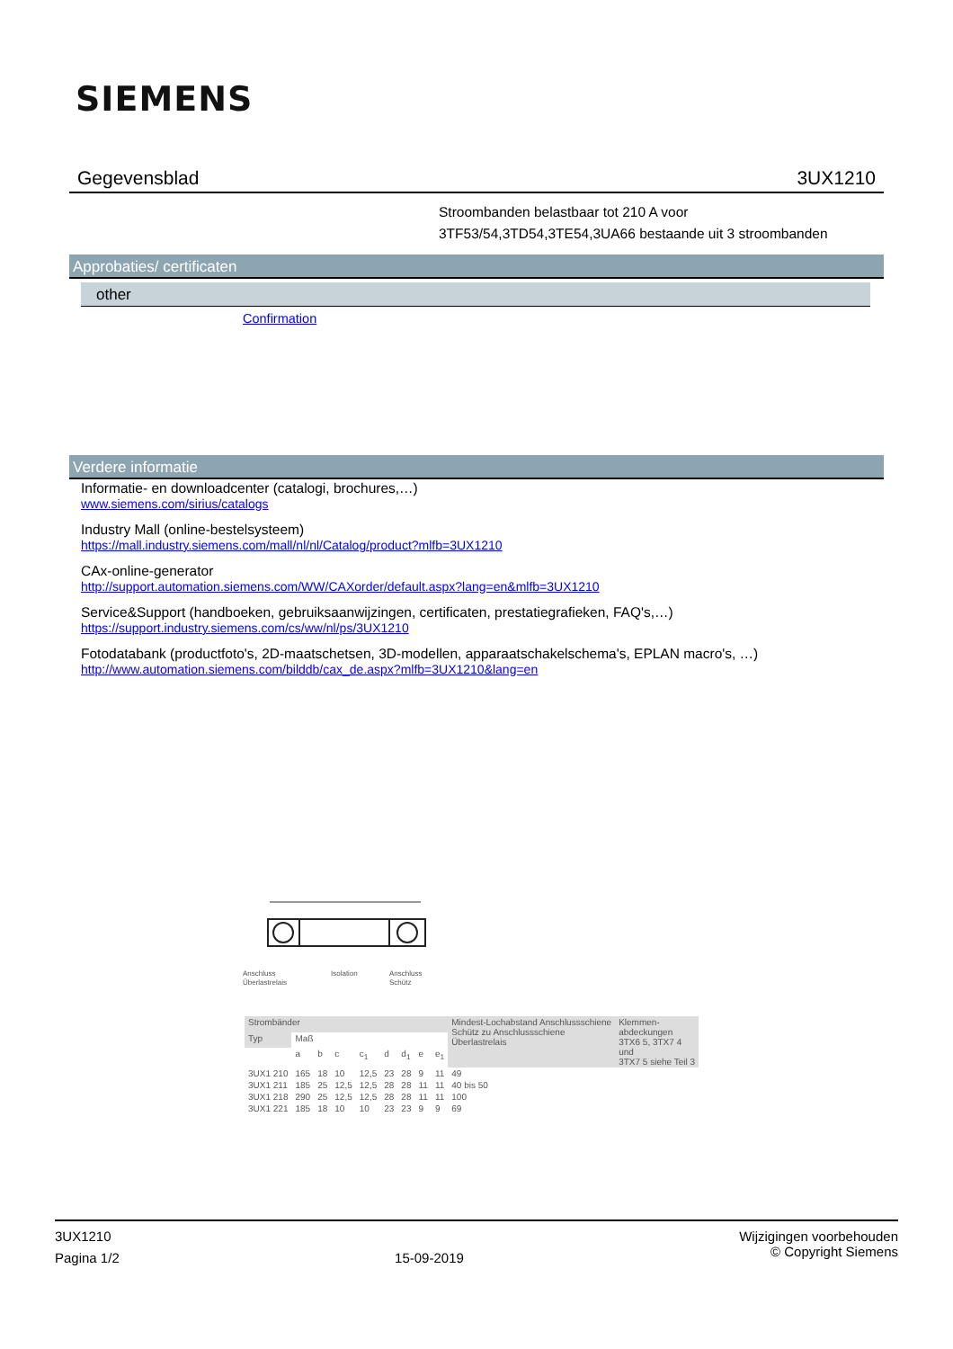SIEMENS
Gegevensblad 3UX1210
Stroombanden belastbaar tot 210 A voor
3TF53/54,3TD54,3TE54,3UA66 bestaande uit 3 stroombanden
Approbaties/ certificaten
other
Confirmation
Verdere informatie
Informatie- en downloadcenter (catalogi, brochures,…)
www.siemens.com/sirius/catalogs
Industry Mall (online-bestelsysteem)
https://mall.industry.siemens.com/mall/nl/nl/Catalog/product?mlfb=3UX1210
CAx-online-generator
http://support.automation.siemens.com/WW/CAXorder/default.aspx?lang=en&mlfb=3UX1210
Service&Support (handboeken, gebruiksaanwijzingen, certificaten, prestatiegrafieken, FAQ's,…)
https://support.industry.siemens.com/cs/ww/nl/ps/3UX1210
Fotodatabank (productfoto's, 2D-maatschetsen, 3D-modellen, apparaatschakelschema's, EPLAN macro's, …)
http://www.automation.siemens.com/bilddb/cax_de.aspx?mlfb=3UX1210&lang=en
Anschluss
Überlastrelais
Isolation
Anschluss
Schütz
| Strombänder | | | | | | | | | Mindest-Lochabstand Anschlussschiene Schütz zu Anschlussschiene Überlastrelais | Klemmen- abdeckungen 3TX6 5, 3TX7 4 und 3TX7 5 siehe Teil 3 |
| --- | --- | --- | --- | --- | --- | --- | --- | --- | --- | --- |
| Typ | Maß | | | | | | | | | |
| | a | b | c | c<sub>1</sub> | d | d<sub>1</sub> | e | e<sub>1</sub> | | |
| 3UX1 210 | 165 | 18 | 10 | 12,5 | 23 | 28 | 9 | 11 | 49 | |
| 3UX1 211 | 185 | 25 | 12,5 | 12,5 | 28 | 28 | 11 | 11 | 40 bis 50 | |
| 3UX1 218 | 290 | 25 | 12,5 | 12,5 | 28 | 28 | 11 | 11 | 100 | |
| 3UX1 221 | 185 | 18 | 10 | 10 | 23 | 23 | 9 | 9 | 69 | |
3UX1210
Pagina 1/2
15-09-2019
Wijzigingen voorbehouden
© Copyright Siemens